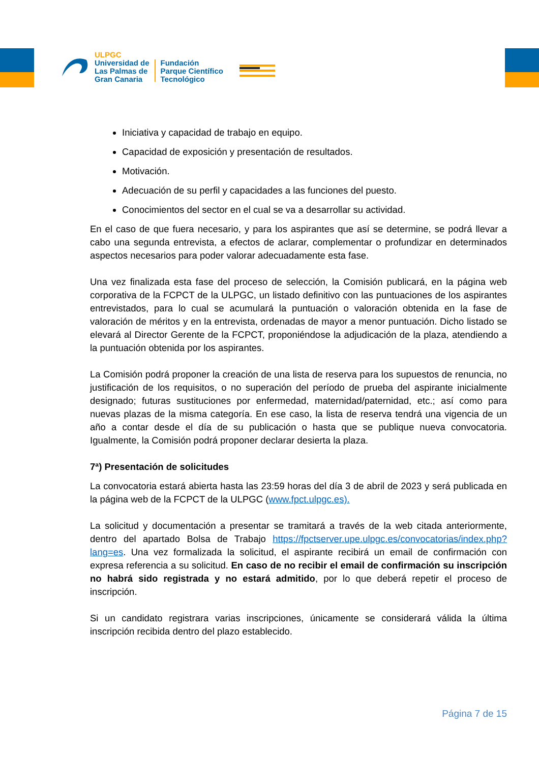ULPGC
Universidad de
Las Palmas de
Gran Canaria
Fundación
Parque Científico
Tecnológico
Iniciativa y capacidad de trabajo en equipo.
Capacidad de exposición y presentación de resultados.
Motivación.
Adecuación de su perfil y capacidades a las funciones del puesto.
Conocimientos del sector en el cual se va a desarrollar su actividad.
En el caso de que fuera necesario, y para los aspirantes que así se determine, se podrá llevar a cabo una segunda entrevista, a efectos de aclarar, complementar o profundizar en determinados aspectos necesarios para poder valorar adecuadamente esta fase.
Una vez finalizada esta fase del proceso de selección, la Comisión publicará, en la página web corporativa de la FCPCT de la ULPGC, un listado definitivo con las puntuaciones de los aspirantes entrevistados, para lo cual se acumulará la puntuación o valoración obtenida en la fase de valoración de méritos y en la entrevista, ordenadas de mayor a menor puntuación. Dicho listado se elevará al Director Gerente de la FCPCT, proponiéndose la adjudicación de la plaza, atendiendo a la puntuación obtenida por los aspirantes.
La Comisión podrá proponer la creación de una lista de reserva para los supuestos de renuncia, no justificación de los requisitos, o no superación del período de prueba del aspirante inicialmente designado; futuras sustituciones por enfermedad, maternidad/paternidad, etc.; así como para nuevas plazas de la misma categoría. En ese caso, la lista de reserva tendrá una vigencia de un año a contar desde el día de su publicación o hasta que se publique nueva convocatoria. Igualmente, la Comisión podrá proponer declarar desierta la plaza.
7ª) Presentación de solicitudes
La convocatoria estará abierta hasta las 23:59 horas del día 3 de abril de 2023 y será publicada en la página web de la FCPCT de la ULPGC (www.fpct.ulpgc.es).
La solicitud y documentación a presentar se tramitará a través de la web citada anteriormente, dentro del apartado Bolsa de Trabajo https://fpctserver.upe.ulpgc.es/convocatorias/index.php?lang=es. Una vez formalizada la solicitud, el aspirante recibirá un email de confirmación con expresa referencia a su solicitud. En caso de no recibir el email de confirmación su inscripción no habrá sido registrada y no estará admitido, por lo que deberá repetir el proceso de inscripción.
Si un candidato registrara varias inscripciones, únicamente se considerará válida la última inscripción recibida dentro del plazo establecido.
Página 7 de 15